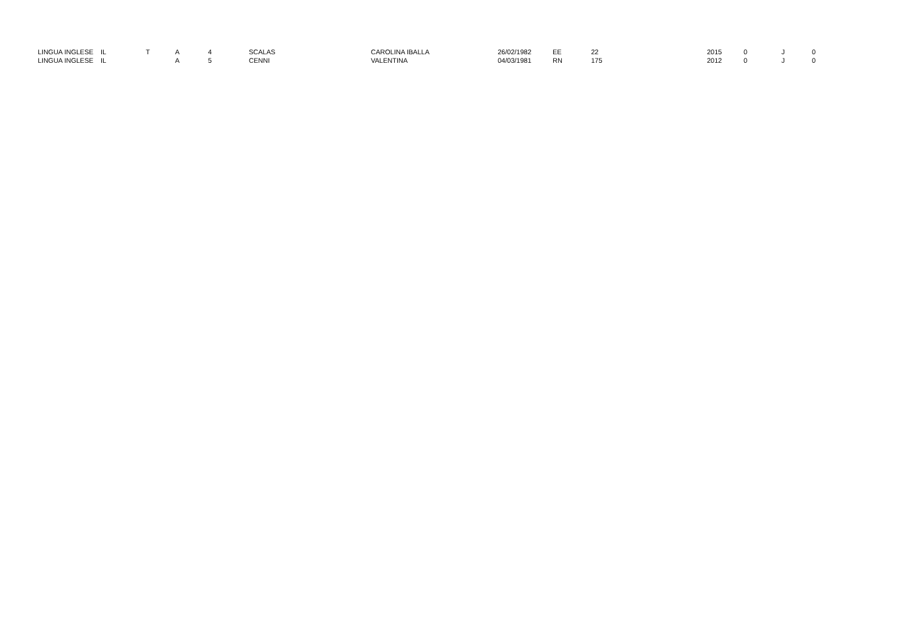| LINGUA INGLESE | IL | T | A | 4 | SCALAS | CAROLINA IBALLA | 26/02/1982 | EE | 22 | 2015 | 0 | J | 0 |
| LINGUA INGLESE | IL | | A | 5 | CENNI | VALENTINA | 04/03/1981 | RN | 175 | 2012 | 0 | J | 0 |